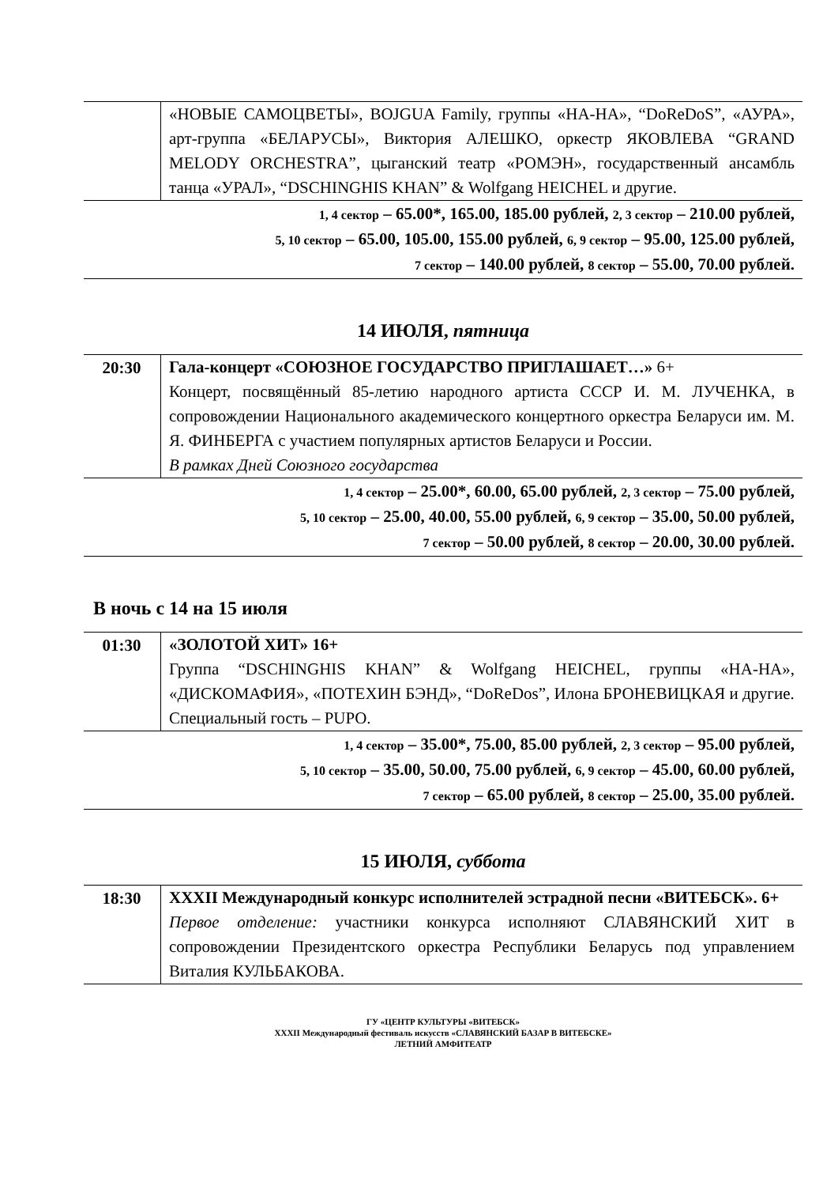| | «НОВЫЕ САМОЦВЕТЫ», BOJGUA Family, группы «НА-НА», “DoReDoS”, «АУРА», арт-группа «БЕЛАРУСЫ», Виктория АЛЕШКО, оркестр ЯКОВЛЕВА “GRAND MELODY ORCHESTRA”, цыганский театр «РОМЭН», государственный ансамбль танца «УРАЛ», “DSCHINGHIS KHAN” & Wolfgang HEICHEL и другие. |
| 1, 4 сектор – 65.00*, 165.00, 185.00 рублей, 2, 3 сектор – 210.00 рублей, 5, 10 сектор – 65.00, 105.00, 155.00 рублей, 6, 9 сектор – 95.00, 125.00 рублей, 7 сектор – 140.00 рублей, 8 сектор – 55.00, 70.00 рублей. | |
14 ИЮЛЯ, пятница
| 20:30 | Гала-концерт «СОЮЗНОЕ ГОСУДАРСТВО ПРИГЛАШАЕТ…» 6+ Концерт, посвящённый 85-летию народного артиста СССР И. М. ЛУЧЕНКА, в сопровождении Национального академического концертного оркестра Беларуси им. М. Я. ФИНБЕРГА с участием популярных артистов Беларуси и России. В рамках Дней Союзного государства |
| 1, 4 сектор – 25.00*, 60.00, 65.00 рублей, 2, 3 сектор – 75.00 рублей, 5, 10 сектор – 25.00, 40.00, 55.00 рублей, 6, 9 сектор – 35.00, 50.00 рублей, 7 сектор – 50.00 рублей, 8 сектор – 20.00, 30.00 рублей. | |
В ночь с 14 на 15 июля
| 01:30 | «ЗОЛОТОЙ ХИТ» 16+ Группа “DSCHINGHIS KHAN” & Wolfgang HEICHEL, группы «НА-НА», «ДИСКОМАФИЯ», «ПОТЕХИН БЭНД», “DoReDos”, Илона БРОНЕВИЦКАЯ и другие. Специальный гость – PUPO. |
| 1, 4 сектор – 35.00*, 75.00, 85.00 рублей, 2, 3 сектор – 95.00 рублей, 5, 10 сектор – 35.00, 50.00, 75.00 рублей, 6, 9 сектор – 45.00, 60.00 рублей, 7 сектор – 65.00 рублей, 8 сектор – 25.00, 35.00 рублей. | |
15 ИЮЛЯ, суббота
| 18:30 | XXXII Международный конкурс исполнителей эстрадной песни «ВИТЕБСК». 6+ Первое отделение: участники конкурса исполняют СЛАВЯНСКИЙ ХИТ в сопровождении Президентского оркестра Республики Беларусь под управлением Виталия КУЛЬБАКОВА. |
ГУ «ЦЕНТР КУЛЬТУРЫ «ВИТЕБСК»
XXXII Международный фестиваль искусств «СЛАВЯНСКИЙ БАЗАР В ВИТЕБСКЕ»
ЛЕТНИЙ АМФИТЕАТР